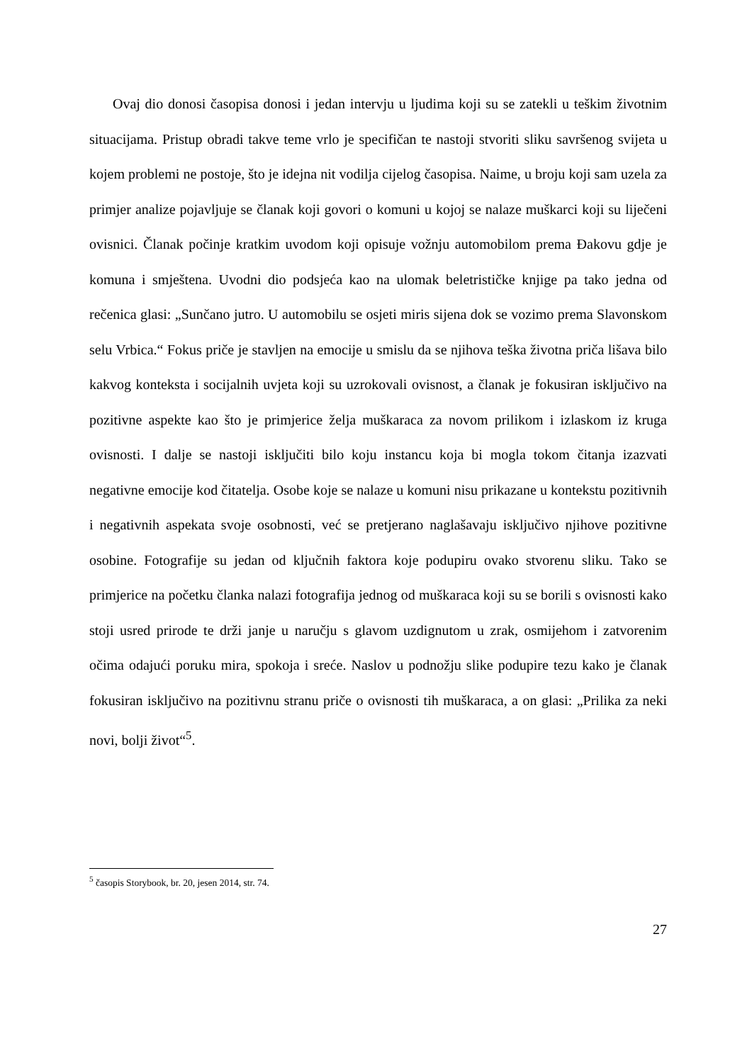Ovaj dio donosi časopisa donosi i jedan intervju u ljudima koji su se zatekli u teškim životnim situacijama. Pristup obradi takve teme vrlo je specifičan te nastoji stvoriti sliku savršenog svijeta u kojem problemi ne postoje, što je idejna nit vodilja cijelog časopisa. Naime, u broju koji sam uzela za primjer analize pojavljuje se članak koji govori o komuni u kojoj se nalaze muškarci koji su liječeni ovisnici. Članak počinje kratkim uvodom koji opisuje vožnju automobilom prema Đakovu gdje je komuna i smještena. Uvodni dio podsjeća kao na ulomak beletrističke knjige pa tako jedna od rečenica glasi: „Sunčano jutro. U automobilu se osjeti miris sijena dok se vozimo prema Slavonskom selu Vrbica.“ Fokus priče je stavljen na emocije u smislu da se njihova teška životna priča lišava bilo kakvog konteksta i socijalnih uvjeta koji su uzrokovali ovisnost, a članak je fokusiran isključivo na pozitivne aspekte kao što je primjerice želja muškaraca za novom prilikom i izlaskom iz kruga ovisnosti. I dalje se nastoji isključiti bilo koju instancu koja bi mogla tokom čitanja izazvati negativne emocije kod čitatelja. Osobe koje se nalaze u komuni nisu prikazane u kontekstu pozitivnih i negativnih aspekata svoje osobnosti, već se pretjerano naglašavaju isključivo njihove pozitivne osobine. Fotografije su jedan od ključnih faktora koje podupiru ovako stvorenu sliku. Tako se primjerice na početku članka nalazi fotografija jednog od muškaraca koji su se borili s ovisnosti kako stoji usred prirode te drži janje u naručju s glavom uzdignutom u zrak, osmijehom i zatvorenim očima odajući poruku mira, spokoja i sreće. Naslov u podnožju slike podupire tezu kako je članak fokusiran isključivo na pozitivnu stranu priče o ovisnosti tih muškaraca, a on glasi: „Prilika za neki novi, bolji život“<sup>5</sup>.
<sup>5</sup> časopis Storybook, br. 20, jesen 2014, str. 74.
27